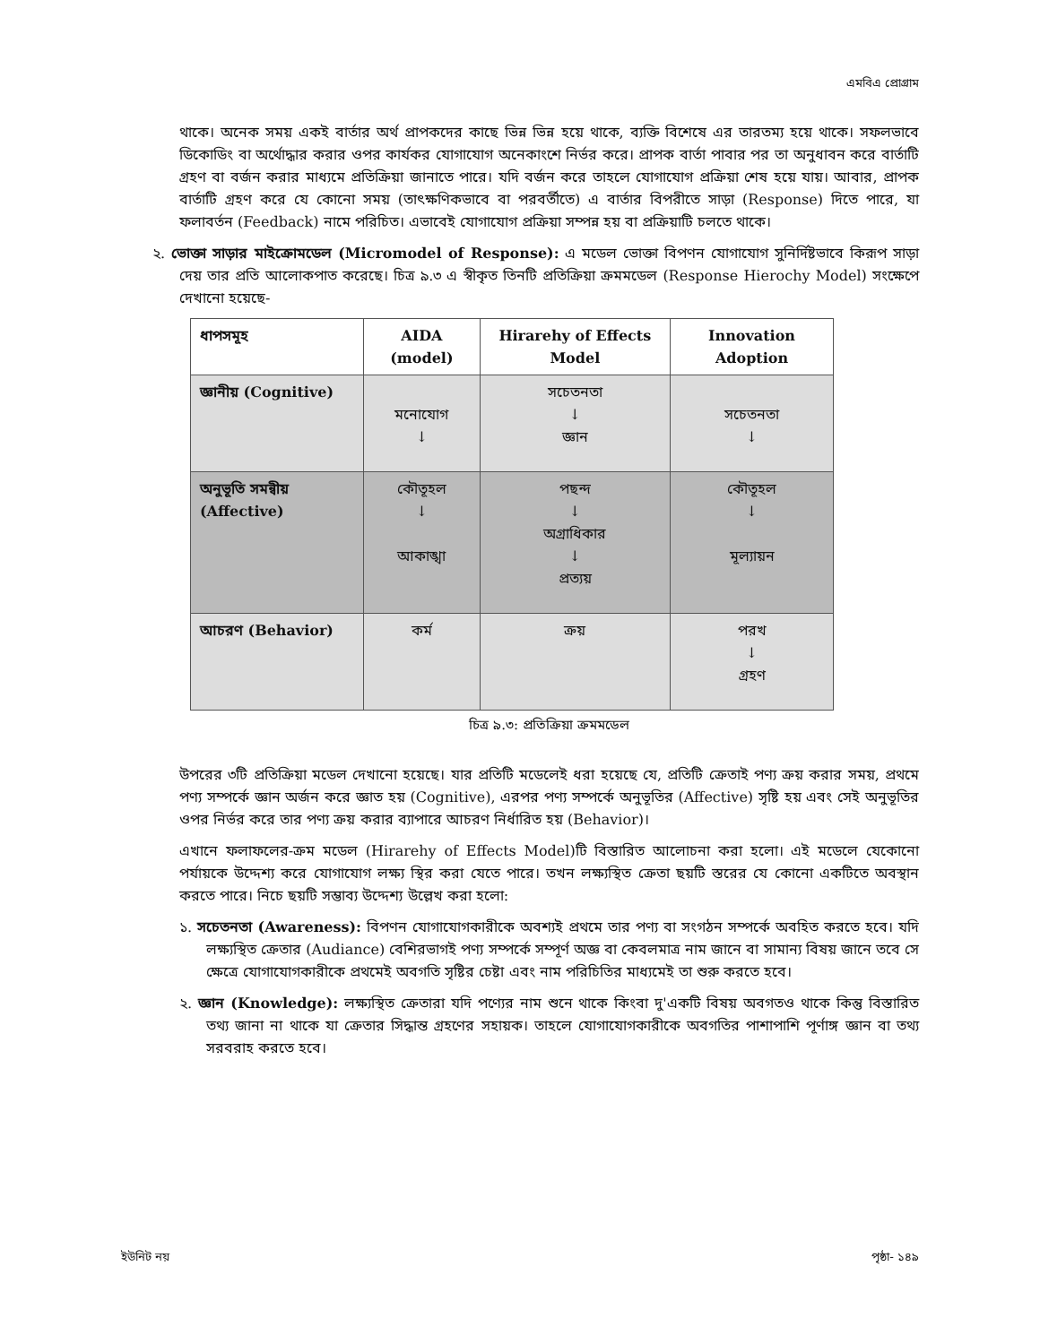এমবিএ প্রোগ্রাম
থাকে। অনেক সময় একই বার্তার অর্থ প্রাপকদের কাছে ভিন্ন ভিন্ন হয়ে থাকে, ব্যক্তি বিশেষে এর তারতম্য হয়ে থাকে। সফলভাবে ডিকোডিং বা অর্থোদ্ধার করার ওপর কার্যকর যোগাযোগ অনেকাংশে নির্ভর করে। প্রাপক বার্তা পাবার পর তা অনুধাবন করে বার্তাটি গ্রহণ বা বর্জন করার মাধ্যমে প্রতিক্রিয়া জানাতে পারে। যদি বর্জন করে তাহলে যোগাযোগ প্রক্রিয়া শেষ হয়ে যায়। আবার, প্রাপক বার্তাটি গ্রহণ করে যে কোনো সময় (তাৎক্ষণিকভাবে বা পরবর্তীতে) এ বার্তার বিপরীতে সাড়া (Response) দিতে পারে, যা ফলাবর্তন (Feedback) নামে পরিচিত। এভাবেই যোগাযোগ প্রক্রিয়া সম্পন্ন হয় বা প্রক্রিয়াটি চলতে থাকে।
২. ভোক্তা সাড়ার মাইক্রোমডেল (Micromodel of Response): এ মডেল ভোক্তা বিপণন যোগাযোগ সুনির্দিষ্টভাবে কিরূপ সাড়া দেয় তার প্রতি আলোকপাত করেছে। চিত্র ৯.৩ এ স্বীকৃত তিনটি প্রতিক্রিয়া ক্রমমডেল (Response Hierochy Model) সংক্ষেপে দেখানো হয়েছে-
| ধাপসমূহ | AIDA (model) | Hirarehy of Effects Model | Innovation Adoption |
| --- | --- | --- | --- |
| জ্ঞানীয় (Cognitive) | মনোযোগ ↓ | সচেতনতা ↓ জ্ঞান | সচেতনতা ↓ |
| অনুভূতি সমন্বীয় (Affective) | কৌতূহল ↓ আকাঙ্খা | পছন্দ ↓ অগ্রাধিকার ↓ প্রত্যয় | কৌতূহল ↓ মূল্যায়ন |
| আচরণ (Behavior) | কর্ম | ক্রয় | পরখ ↓ গ্রহণ |
চিত্র ৯.৩: প্রতিক্রিয়া ক্রমমডেল
উপরের ৩টি প্রতিক্রিয়া মডেল দেখানো হয়েছে। যার প্রতিটি মডেলেই ধরা হয়েছে যে, প্রতিটি ক্রেতাই পণ্য ক্রয় করার সময়, প্রথমে পণ্য সম্পর্কে জ্ঞান অর্জন করে জ্ঞাত হয় (Cognitive), এরপর পণ্য সম্পর্কে অনুভূতির (Affective) সৃষ্টি হয় এবং সেই অনুভূতির ওপর নির্ভর করে তার পণ্য ক্রয় করার ব্যাপারে আচরণ নির্ধারিত হয় (Behavior)।
এখানে ফলাফলের-ক্রম মডেল (Hirarehy of Effects Model)টি বিস্তারিত আলোচনা করা হলো। এই মডেলে যেকোনো পর্যায়কে উদ্দেশ্য করে যোগাযোগ লক্ষ্য স্থির করা যেতে পারে। তখন লক্ষ্যস্থিত ক্রেতা ছয়টি স্তরের যে কোনো একটিতে অবস্থান করতে পারে। নিচে ছয়টি সম্ভাব্য উদ্দেশ্য উল্লেখ করা হলো:
১. সচেতনতা (Awareness): বিপণন যোগাযোগকারীকে অবশ্যই প্রথমে তার পণ্য বা সংগঠন সম্পর্কে অবহিত করতে হবে। যদি লক্ষ্যস্থিত ক্রেতার (Audiance) বেশিরভাগই পণ্য সম্পর্কে সম্পূর্ণ অজ্ঞ বা কেবলমাত্র নাম জানে বা সামান্য বিষয় জানে তবে সে ক্ষেত্রে যোগাযোগকারীকে প্রথমেই অবগতি সৃষ্টির চেষ্টা এবং নাম পরিচিতির মাধ্যমেই তা শুরু করতে হবে।
২. জ্ঞান (Knowledge): লক্ষ্যস্থিত ক্রেতারা যদি পণ্যের নাম শুনে থাকে কিংবা দু'একটি বিষয় অবগতও থাকে কিন্তু বিস্তারিত তথ্য জানা না থাকে যা ক্রেতার সিদ্ধান্ত গ্রহণের সহায়ক। তাহলে যোগাযোগকারীকে অবগতির পাশাপাশি পূর্ণাঙ্গ জ্ঞান বা তথ্য সরবরাহ করতে হবে।
ইউনিট নয় পৃষ্ঠা- ১৪৯